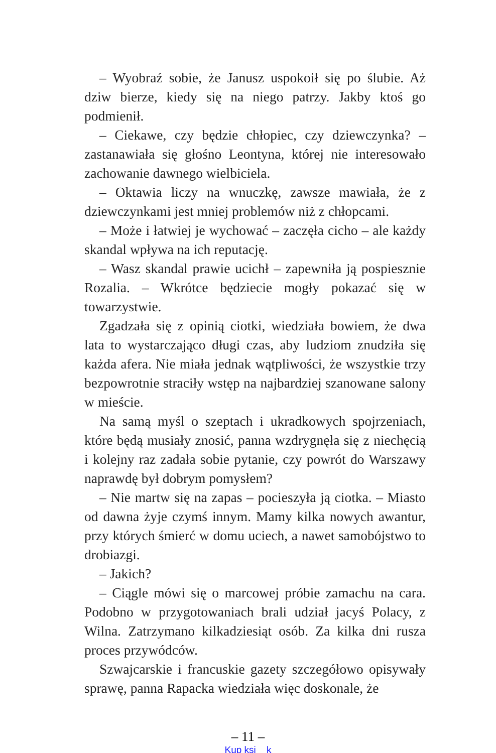– Wyobraź sobie, że Janusz uspokoił się po ślubie. Aż dziw bierze, kiedy się na niego patrzy. Jakby ktoś go podmienił.
– Ciekawe, czy będzie chłopiec, czy dziewczynka? – zastanawiała się głośno Leontyna, której nie interesowało zachowanie dawnego wielbiciela.
– Oktawia liczy na wnuczkę, zawsze mawiała, że z dziewczynkami jest mniej problemów niż z chłopcami.
– Może i łatwiej je wychować – zaczęła cicho – ale każdy skandal wpływa na ich reputację.
– Wasz skandal prawie ucichł – zapewniła ją pospiesznie Rozalia. – Wkrótce będziecie mogły pokazać się w towarzystwie.
Zgadzała się z opinią ciotki, wiedziała bowiem, że dwa lata to wystarczająco długi czas, aby ludziom znudziła się każda afera. Nie miała jednak wątpliwości, że wszystkie trzy bezpowrotnie straciły wstęp na najbardziej szanowane salony w mieście.
Na samą myśl o szeptach i ukradkowych spojrzeniach, które będą musiały znosić, panna wzdrygnęła się z niechęcią i kolejny raz zadała sobie pytanie, czy powrót do Warszawy naprawdę był dobrym pomysłem?
– Nie martw się na zapas – pocieszyła ją ciotka. – Miasto od dawna żyje czymś innym. Mamy kilka nowych awantur, przy których śmierć w domu uciech, a nawet samobójstwo to drobiazgi.
– Jakich?
– Ciągle mówi się o marcowej próbie zamachu na cara. Podobno w przygotowaniach brali udział jacyś Polacy, z Wilna. Zatrzymano kilkadziesiąt osób. Za kilka dni rusza proces przywódców.
Szwajcarskie i francuskie gazety szczegółowo opisywały sprawę, panna Rapacka wiedziała więc doskonale, że
– 11 –
Kup ksi k